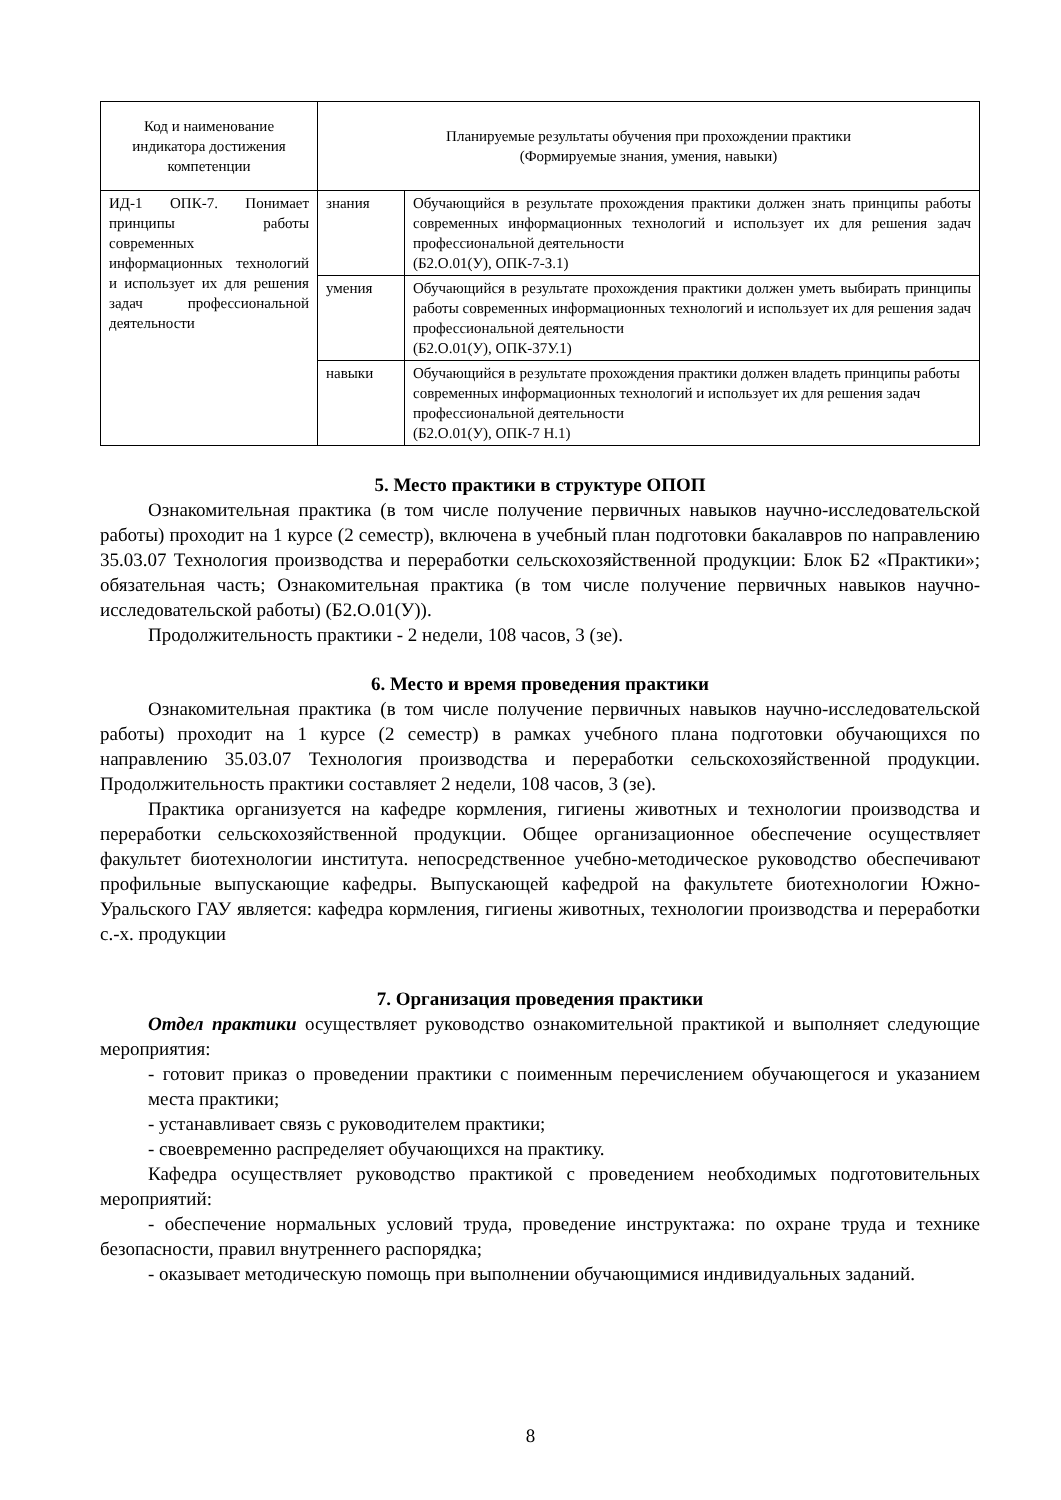| Код и наименование индикатора достижения компетенции | Планируемые результаты обучения при прохождении практики (Формируемые знания, умения, навыки) | |
| --- | --- | --- |
| ИД-1 ОПК-7. Понимает принципы работы современных информационных технологий и использует их для решения задач профессиональной деятельности | знания | Обучающийся в результате прохождения практики должен знать принципы работы современных информационных технологий и использует их для решения задач профессиональной деятельности (Б2.О.01(У), ОПК-7-З.1) |
| | умения | Обучающийся в результате прохождения практики должен уметь выбирать принципы работы современных информационных технологий и использует их для решения задач профессиональной деятельности (Б2.О.01(У), ОПК-37У.1) |
| | навыки | Обучающийся в результате прохождения практики должен владеть принципы работы современных информационных технологий и использует их для решения задач профессиональной деятельности (Б2.О.01(У), ОПК-7 Н.1) |
5. Место практики в структуре ОПОП
Ознакомительная практика (в том числе получение первичных навыков научно-исследовательской работы) проходит на 1 курсе (2 семестр), включена в учебный план подготовки бакалавров по направлению 35.03.07 Технология производства и переработки сельскохозяйственной продукции: Блок Б2 «Практики»; обязательная часть; Ознакомительная практика (в том числе получение первичных навыков научно-исследовательской работы) (Б2.О.01(У)).
Продолжительность практики - 2 недели, 108 часов, 3 (зе).
6. Место и время проведения практики
Ознакомительная практика (в том числе получение первичных навыков научно-исследовательской работы) проходит на 1 курсе (2 семестр) в рамках учебного плана подготовки обучающихся по направлению 35.03.07 Технология производства и переработки сельскохозяйственной продукции. Продолжительность практики составляет 2 недели, 108 часов, 3 (зе).
Практика организуется на кафедре кормления, гигиены животных и технологии производства и переработки сельскохозяйственной продукции. Общее организационное обеспечение осуществляет факультет биотехнологии института. непосредственное учебно-методическое руководство обеспечивают профильные выпускающие кафедры. Выпускающей кафедрой на факультете биотехнологии Южно-Уральского ГАУ является: кафедра кормления, гигиены животных, технологии производства и переработки с.-х. продукции
7. Организация проведения практики
Отдел практики осуществляет руководство ознакомительной практикой и выполняет следующие мероприятия:
- готовит приказ о проведении практики с поименным перечислением обучающегося и указанием места практики;
- устанавливает связь с руководителем практики;
- своевременно распределяет обучающихся на практику.
Кафедра осуществляет руководство практикой с проведением необходимых подготовительных мероприятий:
- обеспечение нормальных условий труда, проведение инструктажа: по охране труда и технике безопасности, правил внутреннего распорядка;
- оказывает методическую помощь при выполнении обучающимися индивидуальных заданий.
8